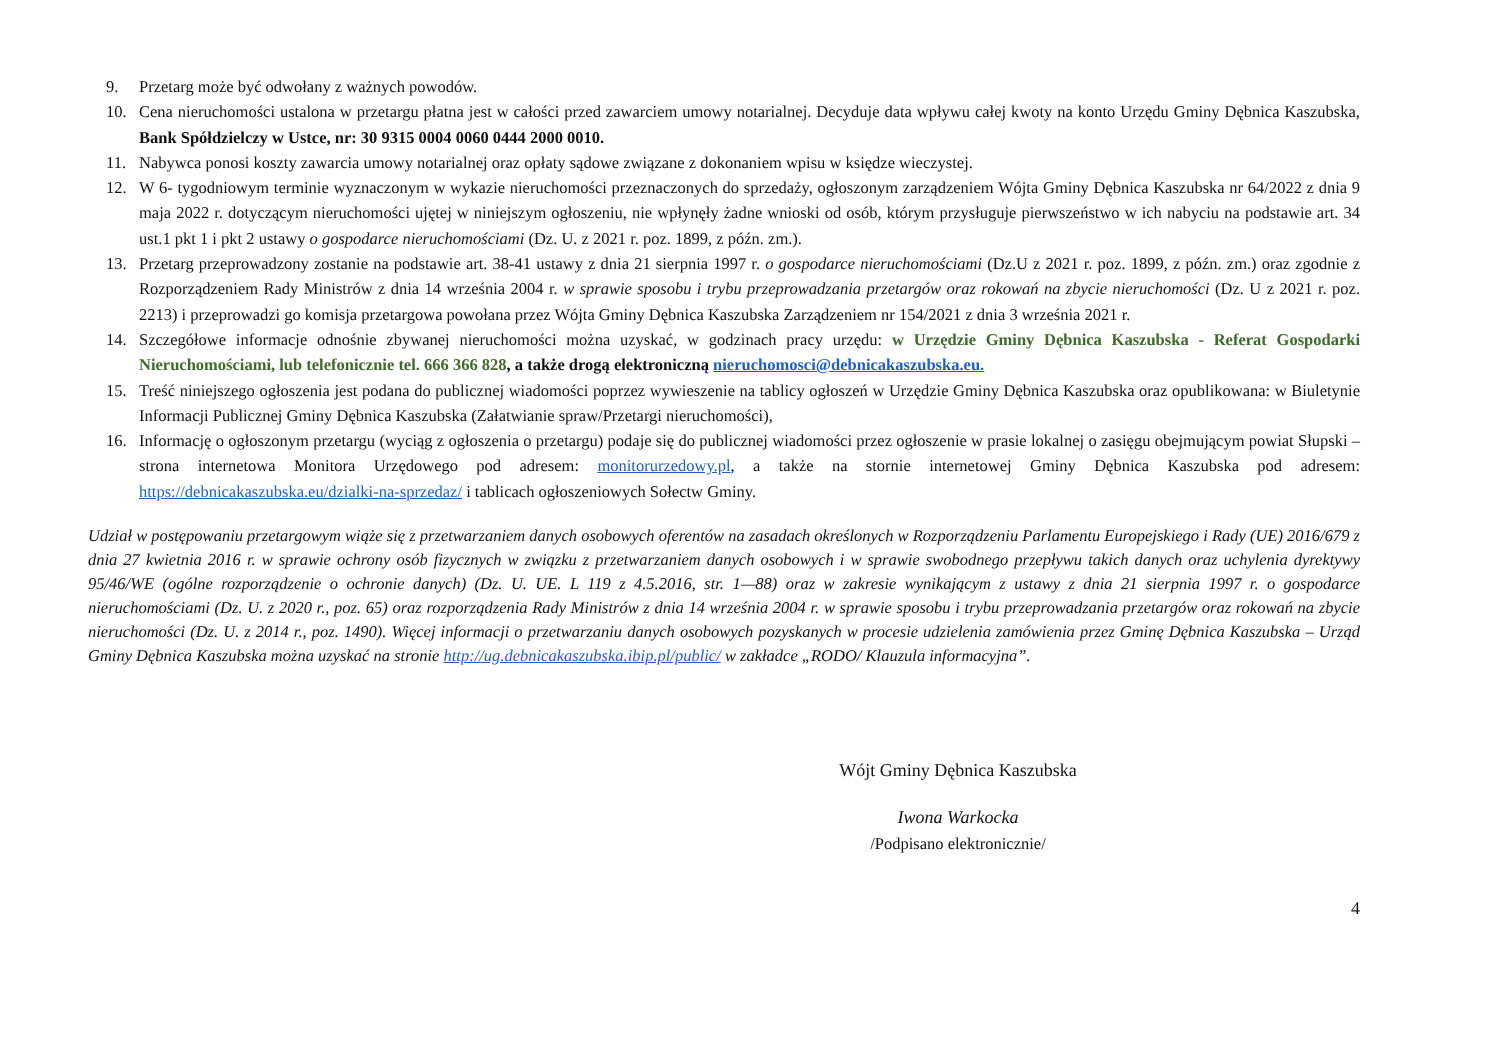9. Przetarg może być odwołany z ważnych powodów.
10. Cena nieruchomości ustalona w przetargu płatna jest w całości przed zawarciem umowy notarialnej. Decyduje data wpływu całej kwoty na konto Urzędu Gminy Dębnica Kaszubska, Bank Spółdzielczy w Ustce, nr: 30 9315 0004 0060 0444 2000 0010.
11. Nabywca ponosi koszty zawarcia umowy notarialnej oraz opłaty sądowe związane z dokonaniem wpisu w księdze wieczystej.
12. W 6- tygodniowym terminie wyznaczonym w wykazie nieruchomości przeznaczonych do sprzedaży, ogłoszonym zarządzeniem Wójta Gminy Dębnica Kaszubska nr 64/2022 z dnia 9 maja 2022 r. dotyczącym nieruchomości ujętej w niniejszym ogłoszeniu, nie wpłynęły żadne wnioski od osób, którym przysługuje pierwszeństwo w ich nabyciu na podstawie art. 34 ust.1 pkt 1 i pkt 2 ustawy o gospodarce nieruchomościami (Dz. U. z 2021 r. poz. 1899, z późn. zm.).
13. Przetarg przeprowadzony zostanie na podstawie art. 38-41 ustawy z dnia 21 sierpnia 1997 r. o gospodarce nieruchomościami (Dz.U z 2021 r. poz. 1899, z późn. zm.) oraz zgodnie z Rozporządzeniem Rady Ministrów z dnia 14 września 2004 r. w sprawie sposobu i trybu przeprowadzania przetargów oraz rokowań na zbycie nieruchomości (Dz. U z 2021 r. poz. 2213) i przeprowadzi go komisja przetargowa powołana przez Wójta Gminy Dębnica Kaszubska Zarządzeniem nr 154/2021 z dnia 3 września 2021 r.
14. Szczegółowe informacje odnośnie zbywanej nieruchomości można uzyskać, w godzinach pracy urzędu: w Urzędzie Gminy Dębnica Kaszubska - Referat Gospodarki Nieruchomościami, lub telefonicznie tel. 666 366 828, a także drogą elektroniczną nieruchomosci@debnicakaszubska.eu.
15. Treść niniejszego ogłoszenia jest podana do publicznej wiadomości poprzez wywieszenie na tablicy ogłoszeń w Urzędzie Gminy Dębnica Kaszubska oraz opublikowana: w Biuletynie Informacji Publicznej Gminy Dębnica Kaszubska (Załatwianie spraw/Przetargi nieruchomości),
16. Informację o ogłoszonym przetargu (wyciąg z ogłoszenia o przetargu) podaje się do publicznej wiadomości przez ogłoszenie w prasie lokalnej o zasięgu obejmującym powiat Słupski – strona internetowa Monitora Urzędowego pod adresem: monitorurzedowy.pl, a także na stornie internetowej Gminy Dębnica Kaszubska pod adresem: https://debnicakaszubska.eu/dzialki-na-sprzedaz/ i tablicach ogłoszeniowych Sołectw Gminy.
Udział w postępowaniu przetargowym wiąże się z przetwarzaniem danych osobowych oferentów na zasadach określonych w Rozporządzeniu Parlamentu Europejskiego i Rady (UE) 2016/679 z dnia 27 kwietnia 2016 r. w sprawie ochrony osób fizycznych w związku z przetwarzaniem danych osobowych i w sprawie swobodnego przepływu takich danych oraz uchylenia dyrektywy 95/46/WE (ogólne rozporządzenie o ochronie danych) (Dz. U. UE. L 119 z 4.5.2016, str. 1—88) oraz w zakresie wynikającym z ustawy z dnia 21 sierpnia 1997 r. o gospodarce nieruchomościami (Dz. U. z 2020 r., poz. 65) oraz rozporządzenia Rady Ministrów z dnia 14 września 2004 r. w sprawie sposobu i trybu przeprowadzania przetargów oraz rokowań na zbycie nieruchomości (Dz. U. z 2014 r., poz. 1490). Więcej informacji o przetwarzaniu danych osobowych pozyskanych w procesie udzielenia zamówienia przez Gminę Dębnica Kaszubska – Urząd Gminy Dębnica Kaszubska można uzyskać na stronie http://ug.debnicakaszubska.ibip.pl/public/ w zakładce „RODO/ Klauzula informacyjna”.
Wójt Gminy Dębnica Kaszubska
Iwona Warkocka
/Podpisano elektronicznie/
4